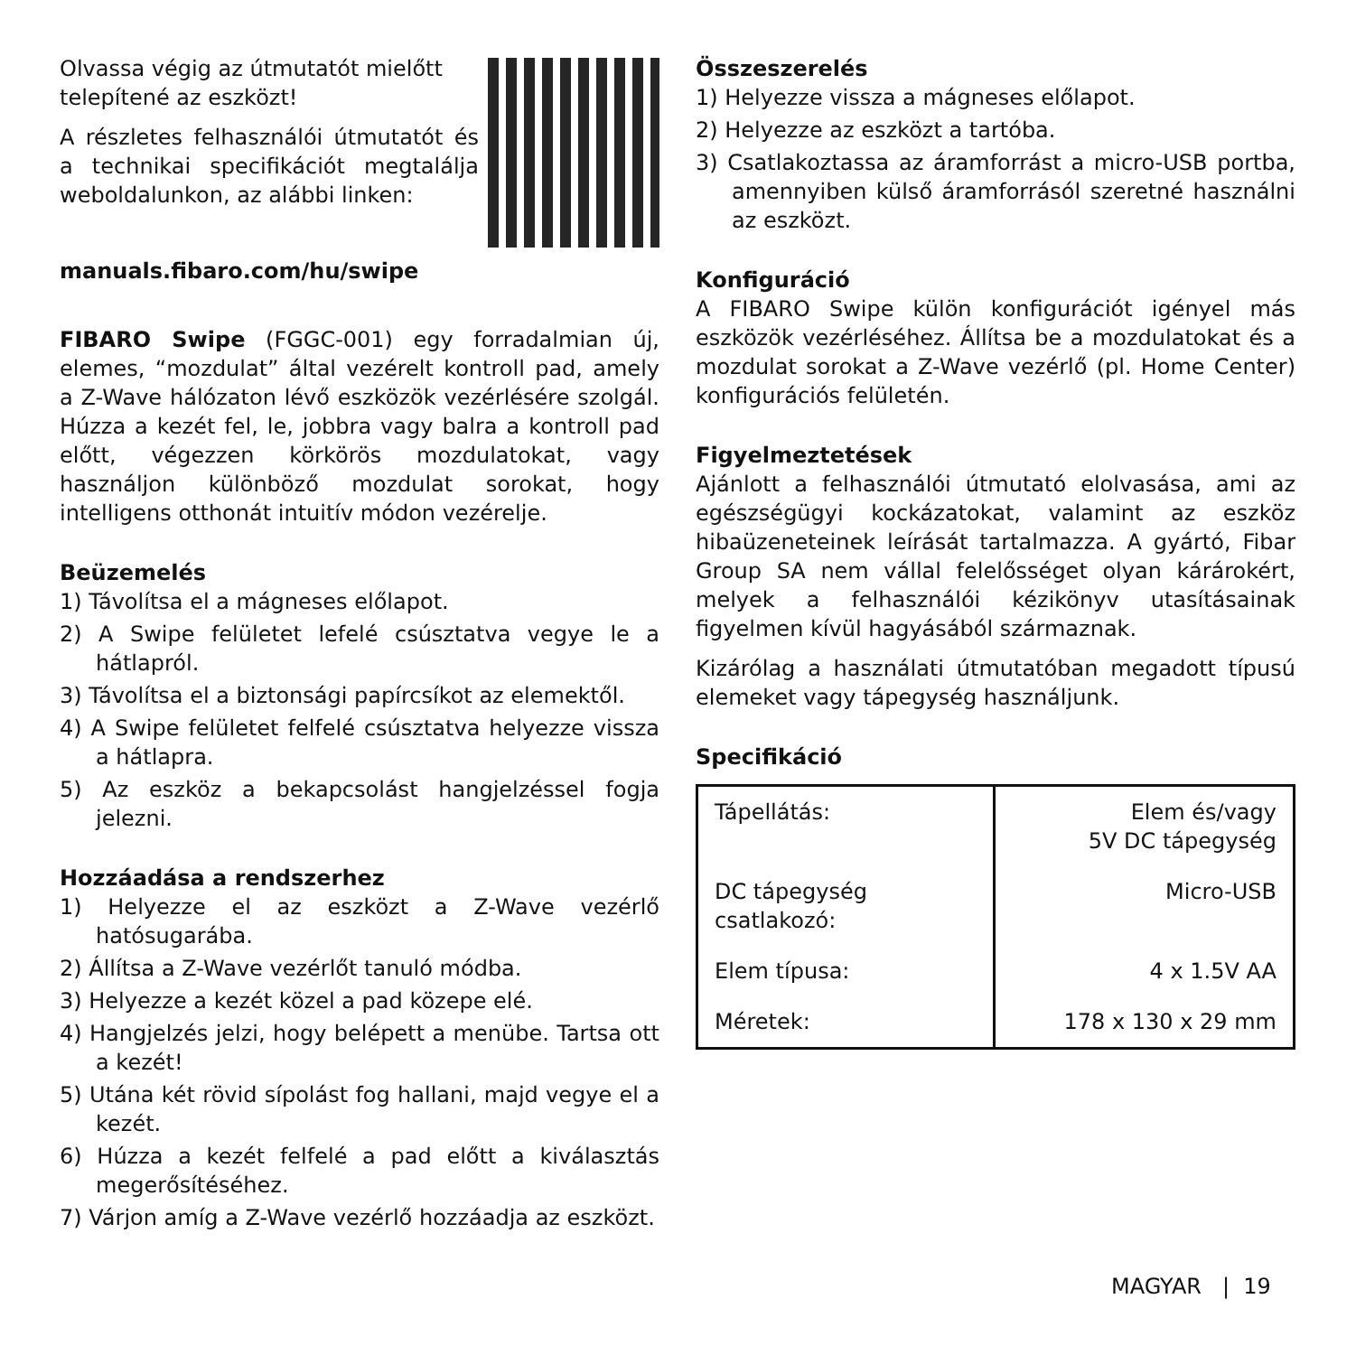Olvassa végig az útmutatót mielőtt telepítené az eszközt!
A részletes felhasználói útmutatót és a technikai specifikációt megtalálja weboldalunkon, az alábbi linken:
manuals.fibaro.com/hu/swipe
FIBARO Swipe (FGGC-001) egy forradalmian új, elemes, “mozdulat” által vezérelt kontroll pad, amely a Z-Wave hálózaton lévő eszközök vezérlésére szolgál. Húzza a kezét fel, le, jobbra vagy balra a kontroll pad előtt, végezzen körkörös mozdulatokat, vagy használjon különböző mozdulat sorokat, hogy intelligens otthonát intuitív módon vezérelje.
Beüzemelés
1) Távolítsa el a mágneses előlapot.
2) A Swipe felületet lefelé csúsztatva vegye le a hátlapról.
3) Távolítsa el a biztonsági papírcsíkot az elemektől.
4) A Swipe felületet felfelé csúsztatva helyezze vissza a hátlapra.
5) Az eszköz a bekapcsolást hangjelzéssel fogja jelezni.
Hozzáadása a rendszerhez
1) Helyezze el az eszközt a Z-Wave vezérlő hatósugarába.
2) Állítsa a Z-Wave vezérlőt tanuló módba.
3) Helyezze a kezét közel a pad közepe elé.
4) Hangjelzés jelzi, hogy belépett a menübe. Tartsa ott a kezét!
5) Utána két rövid sípolást fog hallani, majd vegye el a kezét.
6) Húzza a kezét felfelé a pad előtt a kiválasztás megerősítéséhez.
7) Várjon amíg a Z-Wave vezérlő hozzáadja az eszközt.
Összeszerelés
1) Helyezze vissza a mágneses előlapot.
2) Helyezze az eszközt a tartóba.
3) Csatlakoztassa az áramforrást a micro-USB portba, amennyiben külső áramforrásól szeretné használni az eszközt.
Konfiguráció
A FIBARO Swipe külön konfigurációt igényel más eszközök vezérléséhez. Állítsa be a mozdulatokat és a mozdulat sorokat a Z-Wave vezérlő (pl. Home Center) konfigurációs felületén.
Figyelmeztetések
Ajánlott a felhasználói útmutató elolvasása, ami az egészségügyi kockázatokat, valamint az eszköz hibaüzeneteinek leírását tartalmazza. A gyártó, Fibar Group SA nem vállal felelősséget olyan kárárokért, melyek a felhasználói kézikönyv utasításainak figyelmen kívül hagyásából származnak.
Kizárólag a használati útmutatóban megadott típusú elemeket vagy tápegység használjunk.
Specifikáció
| Tápellátás: | Elem és/vagy 5V DC tápegység |
| DC tápegység csatlakozó: | Micro-USB |
| Elem típusa: | 4 x 1.5V AA |
| Méretek: | 178 x 130 x 29 mm |
MAGYAR | 19